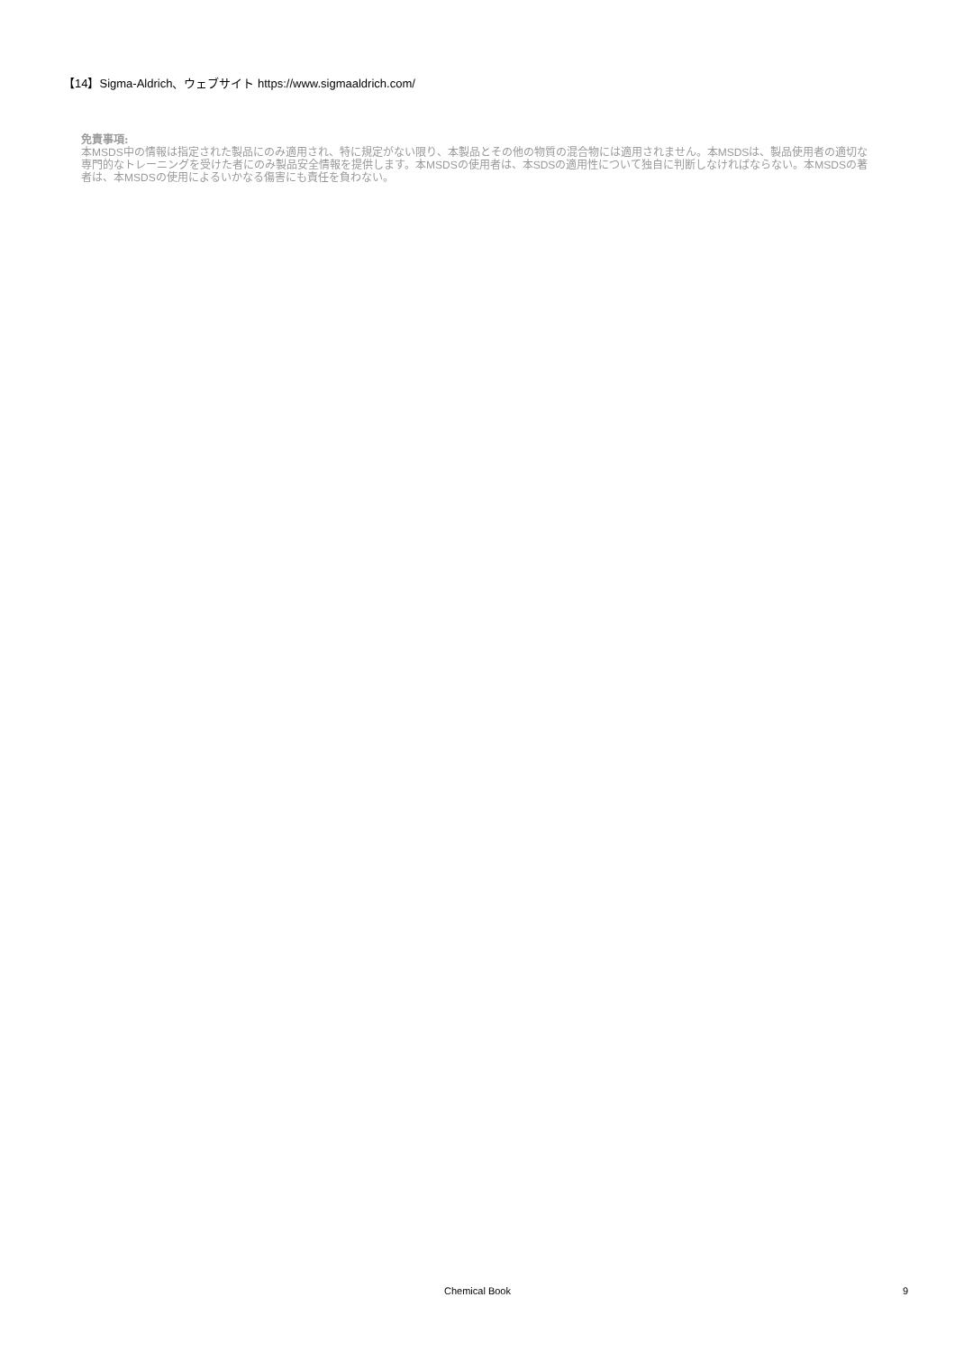【14】Sigma-Aldrich、ウェブサイト https://www.sigmaaldrich.com/
免責事項:
本MSDS中の情報は指定された製品にのみ適用され、特に規定がない限り、本製品とその他の物質の混合物には適用されません。本MSDSは、製品使用者の適切な専門的なトレーニングを受けた者にのみ製品安全情報を提供します。本MSDSの使用者は、本SDSの適用性について独自に判断しなければならない。本MSDSの著者は、本MSDSの使用によるいかなる傷害にも責任を負わない。
Chemical Book
9